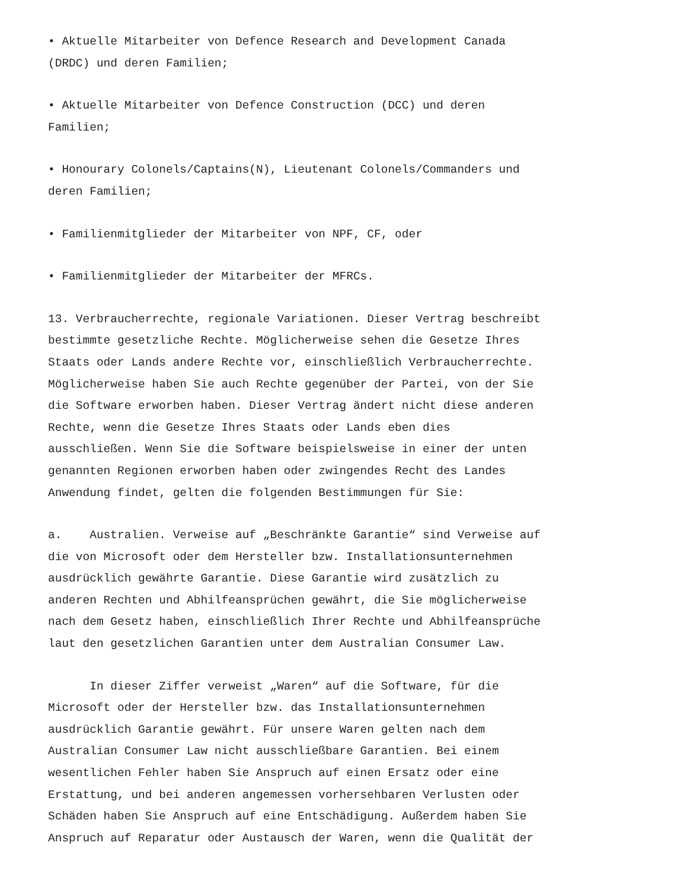• Aktuelle Mitarbeiter von Defence Research and Development Canada (DRDC) und deren Familien;
• Aktuelle Mitarbeiter von Defence Construction (DCC) und deren Familien;
• Honourary Colonels/Captains(N), Lieutenant Colonels/Commanders und deren Familien;
• Familienmitglieder der Mitarbeiter von NPF, CF, oder
• Familienmitglieder der Mitarbeiter der MFRCs.
13. Verbraucherrechte, regionale Variationen. Dieser Vertrag beschreibt bestimmte gesetzliche Rechte. Möglicherweise sehen die Gesetze Ihres Staats oder Lands andere Rechte vor, einschließlich Verbraucherrechte. Möglicherweise haben Sie auch Rechte gegenüber der Partei, von der Sie die Software erworben haben. Dieser Vertrag ändert nicht diese anderen Rechte, wenn die Gesetze Ihres Staats oder Lands eben dies ausschließen. Wenn Sie die Software beispielsweise in einer der unten genannten Regionen erworben haben oder zwingendes Recht des Landes Anwendung findet, gelten die folgenden Bestimmungen für Sie:
a. Australien. Verweise auf „Beschränkte Garantie“ sind Verweise auf die von Microsoft oder dem Hersteller bzw. Installationsunternehmen ausdrücklich gewährte Garantie. Diese Garantie wird zusätzlich zu anderen Rechten und Abhilfeansprüchen gewährt, die Sie möglicherweise nach dem Gesetz haben, einschließlich Ihrer Rechte und Abhilfeansprüche laut den gesetzlichen Garantien unter dem Australian Consumer Law.
In dieser Ziffer verweist „Waren“ auf die Software, für die Microsoft oder der Hersteller bzw. das Installationsunternehmen ausdrücklich Garantie gewährt. Für unsere Waren gelten nach dem Australian Consumer Law nicht ausschließbare Garantien. Bei einem wesentlichen Fehler haben Sie Anspruch auf einen Ersatz oder eine Erstattung, und bei anderen angemessen vorhersehbaren Verlusten oder Schäden haben Sie Anspruch auf eine Entschädigung. Außerdem haben Sie Anspruch auf Reparatur oder Austausch der Waren, wenn die Qualität der